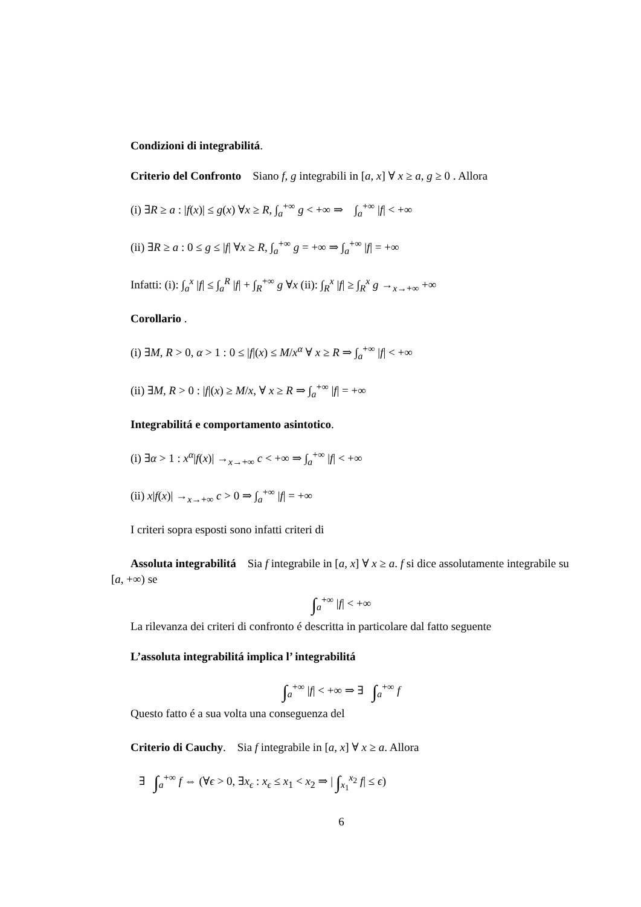Condizioni di integrabilitá.
Criterio del Confronto Siano f, g integrabili in [a, x] ∀ x ≥ a, g ≥ 0 . Allora
(i) ∃R ≥ a : |f(x)| ≤ g(x) ∀x ≥ R, ∫<sub>a</sub><sup>+∞</sup> g < +∞ ⇒ ∫<sub>a</sub><sup>+∞</sup> |f| < +∞
(ii) ∃R ≥ a : 0 ≤ g ≤ |f| ∀x ≥ R, ∫<sub>a</sub><sup>+∞</sup> g = +∞ ⇒ ∫<sub>a</sub><sup>+∞</sup> |f| = +∞
Infatti: (i): ∫<sub>a</sub><sup>x</sup> |f| ≤ ∫<sub>a</sub><sup>R</sup> |f| + ∫<sub>R</sub><sup>+∞</sup> g ∀x (ii): ∫<sub>R</sub><sup>x</sup> |f| ≥ ∫<sub>R</sub><sup>x</sup> g →<sub>x→+∞</sub> +∞
Corollario .
(i) ∃M, R > 0, α > 1 : 0 ≤ |f|(x) ≤ M/x<sup>α</sup> ∀ x ≥ R ⇒ ∫<sub>a</sub><sup>+∞</sup> |f| < +∞
(ii) ∃M, R > 0 : |f|(x) ≥ M/x, ∀ x ≥ R ⇒ ∫<sub>a</sub><sup>+∞</sup> |f| = +∞
Integrabilitá e comportamento asintotico.
(i) ∃α > 1 : x<sup>α</sup>|f(x)| →<sub>x→+∞</sub> c < +∞ ⇒ ∫<sub>a</sub><sup>+∞</sup> |f| < +∞
(ii) x|f(x)| →<sub>x→+∞</sub> c > 0 ⇒ ∫<sub>a</sub><sup>+∞</sup> |f| = +∞
I criteri sopra esposti sono infatti criteri di
Assoluta integrabilitá Sia f integrabile in [a, x] ∀ x ≥ a. f si dice assolutamente integrabile su [a, +∞) se
∫<sub>a</sub><sup>+∞</sup> |f| < +∞
La rilevanza dei criteri di confronto é descritta in particolare dal fatto seguente
L’assoluta integrabilitá implica l’ integrabilitá
∫<sub>a</sub><sup>+∞</sup> |f| < +∞ ⇒ ∃ ∫<sub>a</sub><sup>+∞</sup> f
Questo fatto é a sua volta una conseguenza del
Criterio di Cauchy. Sia f integrabile in [a, x] ∀ x ≥ a. Allora
∃ ∫<sub>a</sub><sup>+∞</sup> f ⇔ (∀ϵ > 0, ∃x<sub>ϵ</sub> : x<sub>ϵ</sub> ≤ x<sub>1</sub> < x<sub>2</sub> ⇒ | ∫<sub>x<sub>1</sub></sub><sup>x<sub>2</sub></sup> f| ≤ ϵ)
6